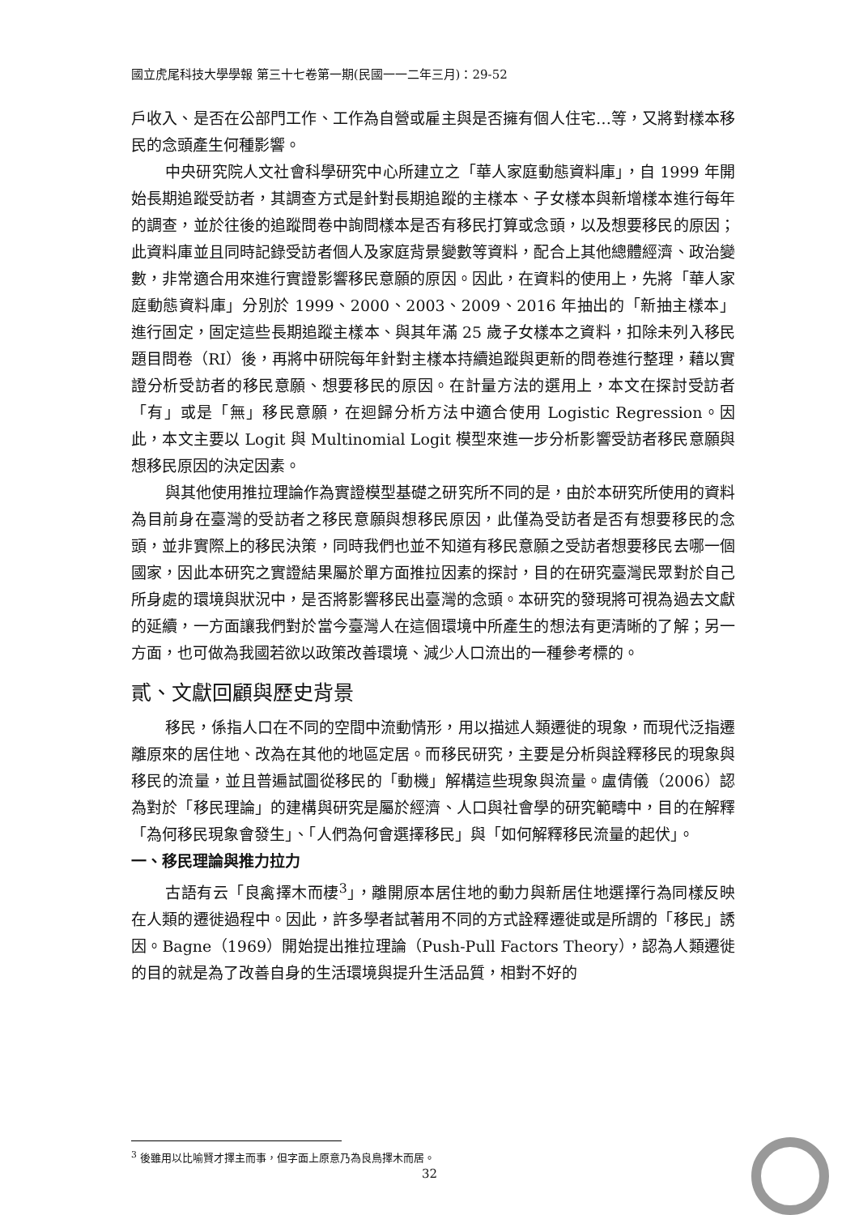國立虎尾科技大學學報 第三十七卷第一期(民國一一二年三月)：29-52
戶收入、是否在公部門工作、工作為自營或雇主與是否擁有個人住宅…等，又將對樣本移民的念頭產生何種影響。
中央研究院人文社會科學研究中心所建立之「華人家庭動態資料庫」，自 1999 年開始長期追蹤受訪者，其調查方式是針對長期追蹤的主樣本、子女樣本與新增樣本進行每年的調查，並於往後的追蹤問卷中詢問樣本是否有移民打算或念頭，以及想要移民的原因；此資料庫並且同時記錄受訪者個人及家庭背景變數等資料，配合上其他總體經濟、政治變數，非常適合用來進行實證影響移民意願的原因。因此，在資料的使用上，先將「華人家庭動態資料庫」分別於 1999、2000、2003、2009、2016 年抽出的「新抽主樣本」進行固定，固定這些長期追蹤主樣本、與其年滿 25 歲子女樣本之資料，扣除未列入移民題目問卷（RI）後，再將中研院每年針對主樣本持續追蹤與更新的問卷進行整理，藉以實證分析受訪者的移民意願、想要移民的原因。在計量方法的選用上，本文在探討受訪者「有」或是「無」移民意願，在迴歸分析方法中適合使用 Logistic Regression。因此，本文主要以 Logit 與 Multinomial Logit 模型來進一步分析影響受訪者移民意願與想移民原因的決定因素。
與其他使用推拉理論作為實證模型基礎之研究所不同的是，由於本研究所使用的資料為目前身在臺灣的受訪者之移民意願與想移民原因，此僅為受訪者是否有想要移民的念頭，並非實際上的移民決策，同時我們也並不知道有移民意願之受訪者想要移民去哪一個國家，因此本研究之實證結果屬於單方面推拉因素的探討，目的在研究臺灣民眾對於自己所身處的環境與狀況中，是否將影響移民出臺灣的念頭。本研究的發現將可視為過去文獻的延續，一方面讓我們對於當今臺灣人在這個環境中所產生的想法有更清晰的了解；另一方面，也可做為我國若欲以政策改善環境、減少人口流出的一種參考標的。
貳、文獻回顧與歷史背景
移民，係指人口在不同的空間中流動情形，用以描述人類遷徙的現象，而現代泛指遷離原來的居住地、改為在其他的地區定居。而移民研究，主要是分析與詮釋移民的現象與移民的流量，並且普遍試圖從移民的「動機」解構這些現象與流量。盧倩儀（2006）認為對於「移民理論」的建構與研究是屬於經濟、人口與社會學的研究範疇中，目的在解釋「為何移民現象會發生」、「人們為何會選擇移民」與「如何解釋移民流量的起伏」。
一、移民理論與推力拉力
古語有云「良禽擇木而棲<sup>3</sup>」，離開原本居住地的動力與新居住地選擇行為同樣反映在人類的遷徙過程中。因此，許多學者試著用不同的方式詮釋遷徙或是所謂的「移民」誘因。Bagne（1969）開始提出推拉理論（Push-Pull Factors Theory），認為人類遷徙的目的就是為了改善自身的生活環境與提升生活品質，相對不好的
<sup>3</sup> 後雖用以比喻賢才擇主而事，但字面上原意乃為良鳥擇木而居。
32